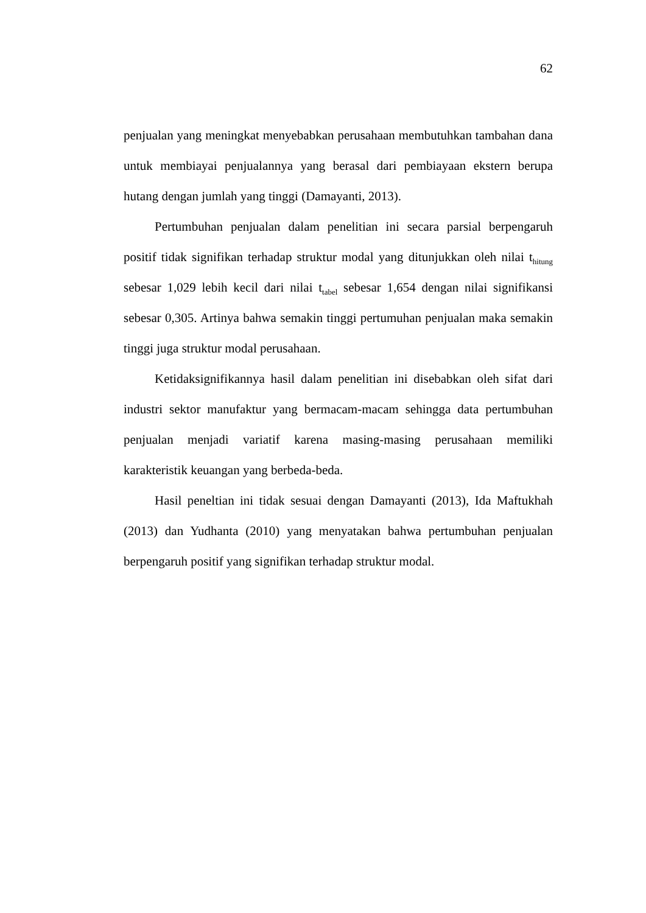62
penjualan yang meningkat menyebabkan perusahaan membutuhkan tambahan dana untuk membiayai penjualannya yang berasal dari pembiayaan ekstern berupa hutang dengan jumlah yang tinggi (Damayanti, 2013).
Pertumbuhan penjualan dalam penelitian ini secara parsial berpengaruh positif tidak signifikan terhadap struktur modal yang ditunjukkan oleh nilai t<sub>hitung</sub> sebesar 1,029 lebih kecil dari nilai t<sub>tabel</sub> sebesar 1,654 dengan nilai signifikansi sebesar 0,305. Artinya bahwa semakin tinggi pertumuhan penjualan maka semakin tinggi juga struktur modal perusahaan.
Ketidaksignifikannya hasil dalam penelitian ini disebabkan oleh sifat dari industri sektor manufaktur yang bermacam-macam sehingga data pertumbuhan penjualan menjadi variatif karena masing-masing perusahaan memiliki karakteristik keuangan yang berbeda-beda.
Hasil peneltian ini tidak sesuai dengan Damayanti (2013), Ida Maftukhah (2013) dan Yudhanta (2010) yang menyatakan bahwa pertumbuhan penjualan berpengaruh positif yang signifikan terhadap struktur modal.